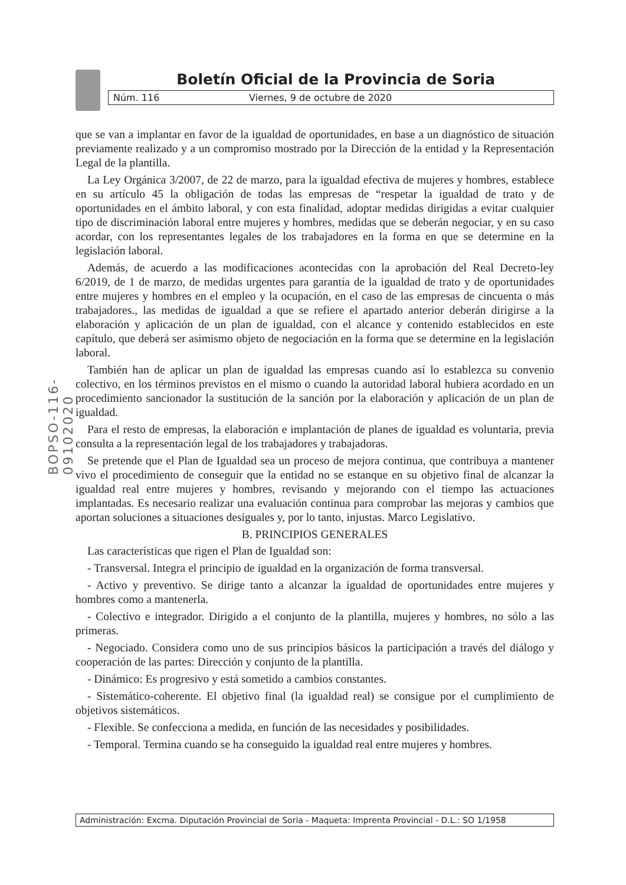Boletín Oficial de la Provincia de Soria
Núm. 116 Viernes, 9 de octubre de 2020
BOPSO-116-09102020
que se van a implantar en favor de la igualdad de oportunidades, en base a un diagnóstico de situación previamente realizado y a un compromiso mostrado por la Dirección de la entidad y la Representación Legal de la plantilla.
La Ley Orgánica 3/2007, de 22 de marzo, para la igualdad efectiva de mujeres y hombres, establece en su artículo 45 la obligación de todas las empresas de “respetar la igualdad de trato y de oportunidades en el ámbito laboral, y con esta finalidad, adoptar medidas dirigidas a evitar cualquier tipo de discriminación laboral entre mujeres y hombres, medidas que se deberán negociar, y en su caso acordar, con los representantes legales de los trabajadores en la forma en que se determine en la legislación laboral.
Además, de acuerdo a las modificaciones acontecidas con la aprobación del Real Decreto-ley 6/2019, de 1 de marzo, de medidas urgentes para garantía de la igualdad de trato y de oportunidades entre mujeres y hombres en el empleo y la ocupación, en el caso de las empresas de cincuenta o más trabajadores., las medidas de igualdad a que se refiere el apartado anterior deberán dirigirse a la elaboración y aplicación de un plan de igualdad, con el alcance y contenido establecidos en este capítulo, que deberá ser asimismo objeto de negociación en la forma que se determine en la legislación laboral.
También han de aplicar un plan de igualdad las empresas cuando así lo establezca su convenio colectivo, en los términos previstos en el mismo o cuando la autoridad laboral hubiera acordado en un procedimiento sancionador la sustitución de la sanción por la elaboración y aplicación de un plan de igualdad.
Para el resto de empresas, la elaboración e implantación de planes de igualdad es voluntaria, previa consulta a la representación legal de los trabajadores y trabajadoras.
Se pretende que el Plan de Igualdad sea un proceso de mejora continua, que contribuya a mantener vivo el procedimiento de conseguir que la entidad no se estanque en su objetivo final de alcanzar la igualdad real entre mujeres y hombres, revisando y mejorando con el tiempo las actuaciones implantadas. Es necesario realizar una evaluación continua para comprobar las mejoras y cambios que aportan soluciones a situaciones desiguales y, por lo tanto, injustas. Marco Legislativo.
B. PRINCIPIOS GENERALES
Las características que rigen el Plan de Igualdad son:
- Transversal. Integra el principio de igualdad en la organización de forma transversal.
- Activo y preventivo. Se dirige tanto a alcanzar la igualdad de oportunidades entre mujeres y hombres como a mantenerla.
- Colectivo e integrador. Dirigido a el conjunto de la plantilla, mujeres y hombres, no sólo a las primeras.
- Negociado. Considera como uno de sus principios básicos la participación a través del diálogo y cooperación de las partes: Dirección y conjunto de la plantilla.
- Dinámico: Es progresivo y está sometido a cambios constantes.
- Sistemático-coherente. El objetivo final (la igualdad real) se consigue por el cumplimiento de objetivos sistemáticos.
- Flexible. Se confecciona a medida, en función de las necesidades y posibilidades.
- Temporal. Termina cuando se ha conseguido la igualdad real entre mujeres y hombres.
Administración: Excma. Diputación Provincial de Soria - Maqueta: Imprenta Provincial - D.L.: SO 1/1958